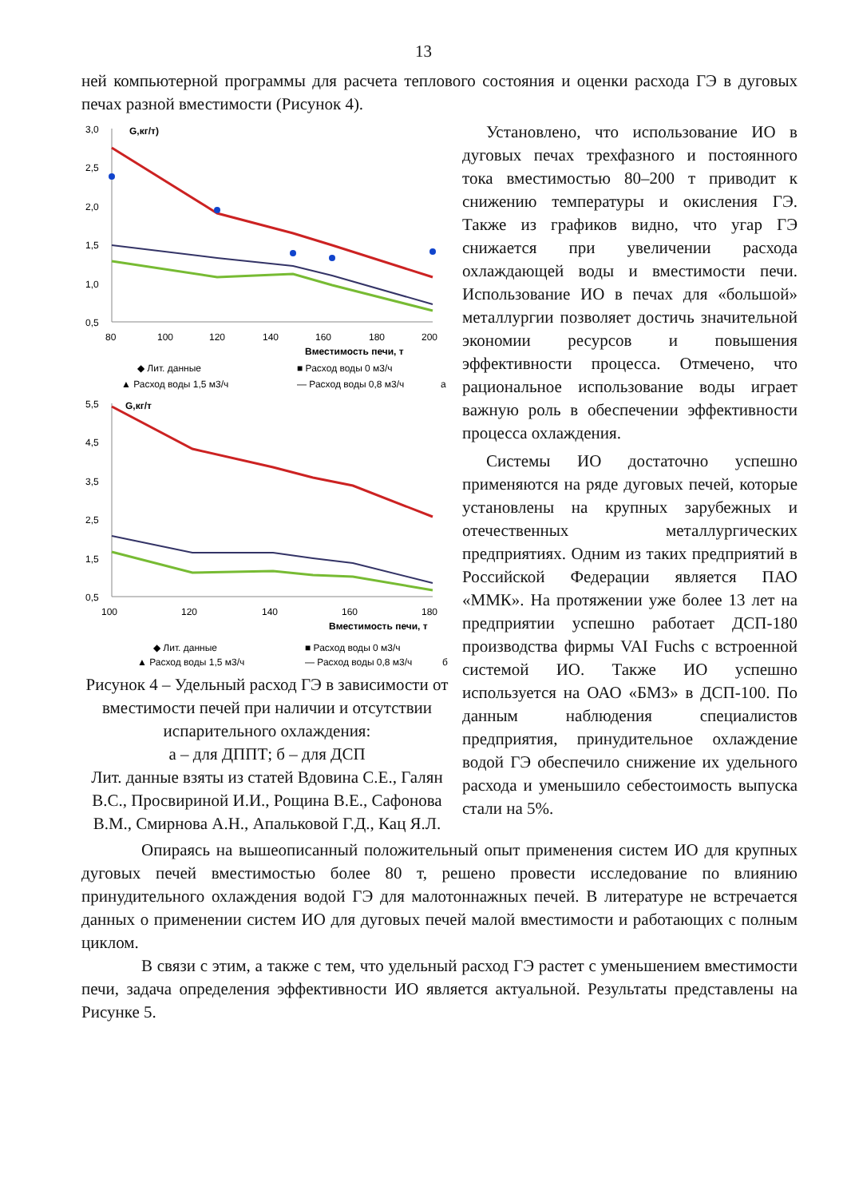13
ней компьютерной программы для расчета теплового состояния и оценки расхода ГЭ в дуговых печах разной вместимости (Рисунок 4).
3,0
2,5
2,0
1,5
1,0
0,5
G,кг/т)
80
100
120
140
160
180
200
Вместимость печи, т
◆ Лит. данные
■ Расход воды 0 м3/ч
▲ Расход воды 1,5 м3/ч
— Расход воды 0,8 м3/ч
а
5,5
4,5
3,5
2,5
1,5
0,5
G,кг/т
100
120
140
160
180
Вместимость печи, т
◆ Лит. данные
■ Расход воды 0 м3/ч
▲ Расход воды 1,5 м3/ч
— Расход воды 0,8 м3/ч
б
Рисунок 4 – Удельный расход ГЭ в зависимости от вместимости печей при наличии и отсутствии испарительного охлаждения:
а – для ДППТ; б – для ДСП
Лит. данные взяты из статей Вдовина С.Е., Галян В.С., Просвириной И.И., Рощина В.Е., Сафонова В.М., Смирнова А.Н., Апальковой Г.Д., Кац Я.Л.
Установлено, что использование ИО в дуговых печах трехфазного и постоянного тока вместимостью 80–200 т приводит к снижению температуры и окисления ГЭ. Также из графиков видно, что угар ГЭ снижается при увеличении расхода охлаждающей воды и вместимости печи. Использование ИО в печах для «большой» металлургии позволяет достичь значительной экономии ресурсов и повышения эффективности процесса. Отмечено, что рациональное использование воды играет важную роль в обеспечении эффективности процесса охлаждения.
Системы ИО достаточно успешно применяются на ряде дуговых печей, которые установлены на крупных зарубежных и отечественных металлургических предприятиях. Одним из таких предприятий в Российской Федерации является ПАО «ММК». На протяжении уже более 13 лет на предприятии успешно работает ДСП-180 производства фирмы VAI Fuchs с встроенной системой ИО. Также ИО успешно используется на ОАО «БМЗ» в ДСП-100. По данным наблюдения специалистов предприятия, принудительное охлаждение водой ГЭ обеспечило снижение их удельного расхода и уменьшило себестоимость выпуска стали на 5%.
Опираясь на вышеописанный положительный опыт применения систем ИО для крупных дуговых печей вместимостью более 80 т, решено провести исследование по влиянию принудительного охлаждения водой ГЭ для малотоннажных печей. В литературе не встречается данных о применении систем ИО для дуговых печей малой вместимости и работающих с полным циклом.
В связи с этим, а также с тем, что удельный расход ГЭ растет с уменьшением вместимости печи, задача определения эффективности ИО является актуальной. Результаты представлены на Рисунке 5.